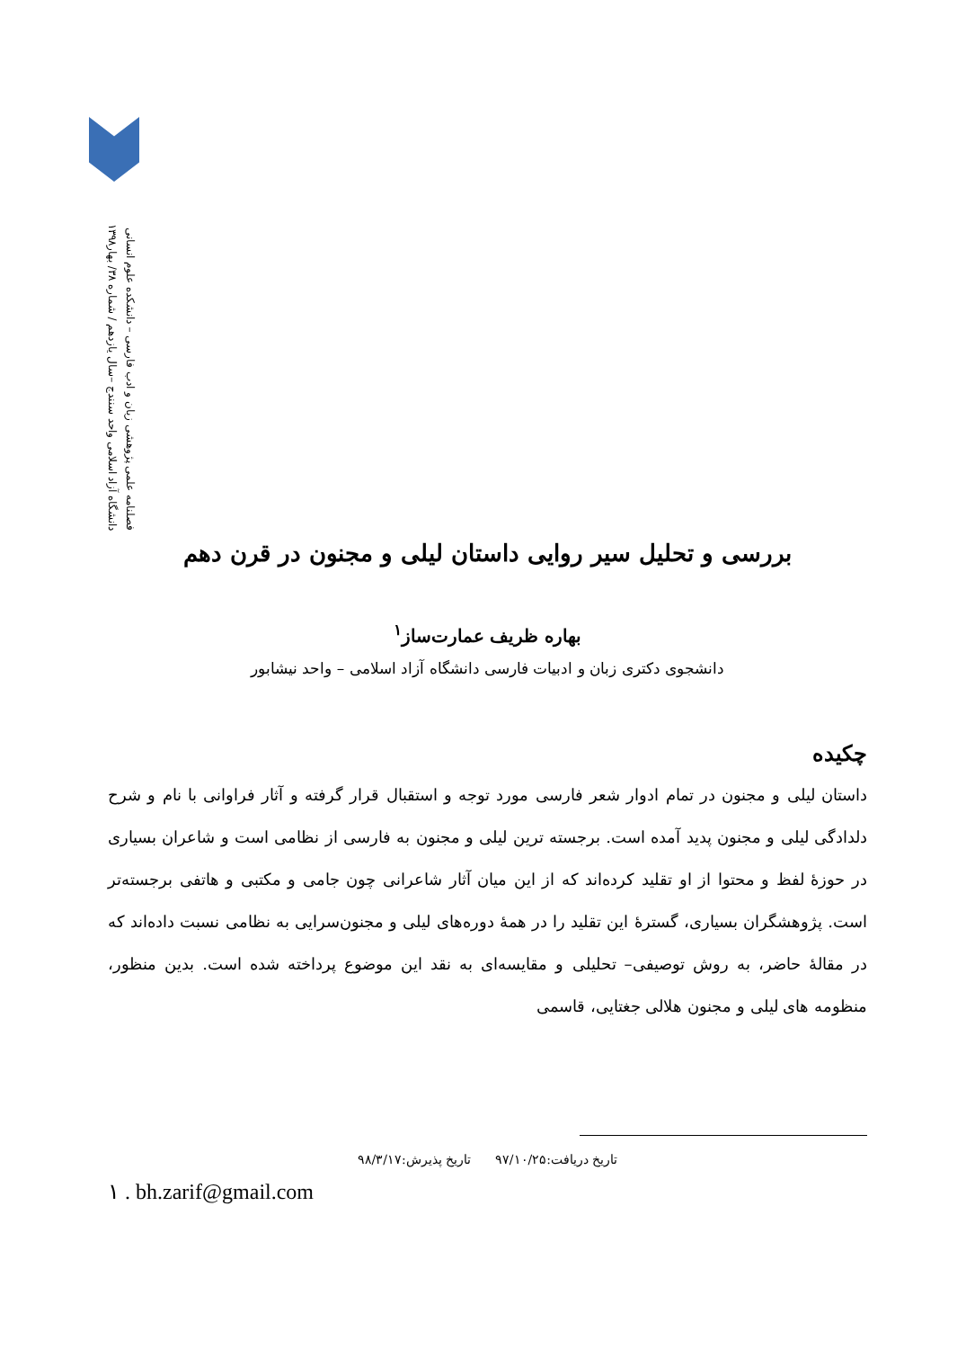فصلنامه علمی پژوهشی زبان و ادب فارسی – دانشکده علوم انسانی
دانشگاه آزاد اسلامی واحد سنندج –سال یازدهم / شماره ۳۸/ بهار۱۳۹۸
بررسی و تحلیل سیر روایی داستان لیلی و مجنون در قرن دهم
بهاره ظریف عمارت‌ساز<sup>۱</sup>
دانشجوی دکتری زبان و ادبیات فارسی دانشگاه آزاد اسلامی – واحد نیشابور
چکیده
داستان لیلی و مجنون در تمام ادوار شعر فارسی مورد توجه و استقبال قرار گرفته و آثار فراوانی با نام و شرح دلدادگی لیلی و مجنون پدید آمده است. برجسته ترین لیلی و مجنون به فارسی از نظامی است و شاعران بسیاری در حوزهٔ لفظ و محتوا از او تقلید کرده‌اند که از این میان آثار شاعرانی چون جامی و مکتبی و هاتفی برجسته‌تر است. پژوهشگران بسیاری، گسترهٔ این تقلید را در همهٔ دوره‌های لیلی و مجنون‌سرایی به نظامی نسبت داده‌اند که در مقالهٔ حاضر، به روش توصیفی– تحلیلی و مقایسه‌ای به نقد این موضوع پرداخته شده است. بدین منظور، منظومه های لیلی و مجنون هلالی جغتایی، قاسمی
تاریخ دریافت:۹۷/۱۰/۲۵ تاریخ پذیرش:۹۸/۳/۱۷
۱ . bh.zarif@gmail.com